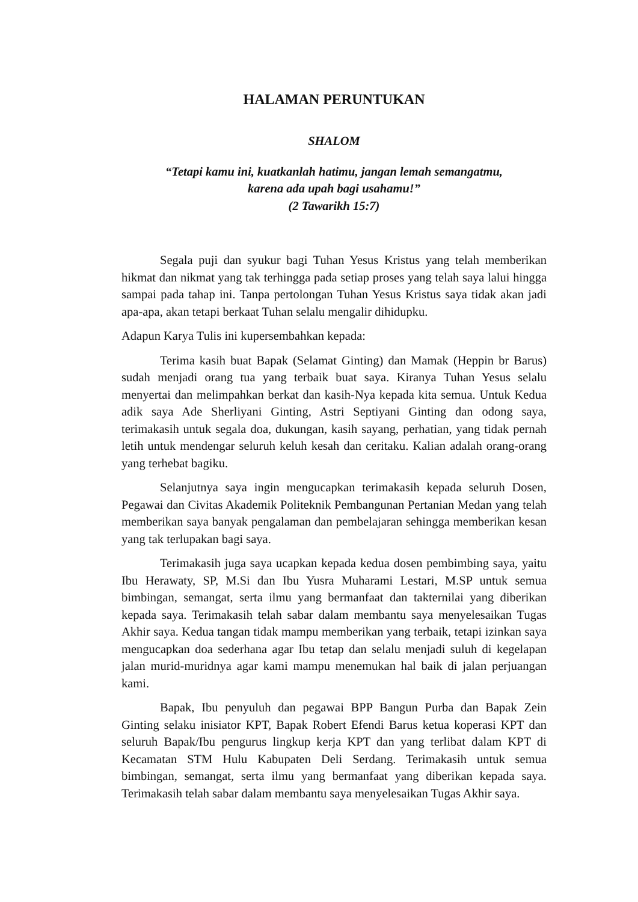HALAMAN PERUNTUKAN
SHALOM
“Tetapi kamu ini, kuatkanlah hatimu, jangan lemah semangatmu,
karena ada upah bagi usahamu!”
(2 Tawarikh 15:7)
Segala puji dan syukur bagi Tuhan Yesus Kristus yang telah memberikan hikmat dan nikmat yang tak terhingga pada setiap proses yang telah saya lalui hingga sampai pada tahap ini. Tanpa pertolongan Tuhan Yesus Kristus saya tidak akan jadi apa-apa, akan tetapi berkaat Tuhan selalu mengalir dihidupku.
Adapun Karya Tulis ini kupersembahkan kepada:
Terima kasih buat Bapak (Selamat Ginting) dan Mamak (Heppin br Barus) sudah menjadi orang tua yang terbaik buat saya. Kiranya Tuhan Yesus selalu menyertai dan melimpahkan berkat dan kasih-Nya kepada kita semua. Untuk Kedua adik saya Ade Sherliyani Ginting, Astri Septiyani Ginting dan odong saya, terimakasih untuk segala doa, dukungan, kasih sayang, perhatian, yang tidak pernah letih untuk mendengar seluruh keluh kesah dan ceritaku. Kalian adalah orang-orang yang terhebat bagiku.
Selanjutnya saya ingin mengucapkan terimakasih kepada seluruh Dosen, Pegawai dan Civitas Akademik Politeknik Pembangunan Pertanian Medan yang telah memberikan saya banyak pengalaman dan pembelajaran sehingga memberikan kesan yang tak terlupakan bagi saya.
Terimakasih juga saya ucapkan kepada kedua dosen pembimbing saya, yaitu Ibu Herawaty, SP, M.Si dan Ibu Yusra Muharami Lestari, M.SP untuk semua bimbingan, semangat, serta ilmu yang bermanfaat dan takternilai yang diberikan kepada saya. Terimakasih telah sabar dalam membantu saya menyelesaikan Tugas Akhir saya. Kedua tangan tidak mampu memberikan yang terbaik, tetapi izinkan saya mengucapkan doa sederhana agar Ibu tetap dan selalu menjadi suluh di kegelapan jalan murid-muridnya agar kami mampu menemukan hal baik di jalan perjuangan kami.
Bapak, Ibu penyuluh dan pegawai BPP Bangun Purba dan Bapak Zein Ginting selaku inisiator KPT, Bapak Robert Efendi Barus ketua koperasi KPT dan seluruh Bapak/Ibu pengurus lingkup kerja KPT dan yang terlibat dalam KPT di Kecamatan STM Hulu Kabupaten Deli Serdang. Terimakasih untuk semua bimbingan, semangat, serta ilmu yang bermanfaat yang diberikan kepada saya. Terimakasih telah sabar dalam membantu saya menyelesaikan Tugas Akhir saya.